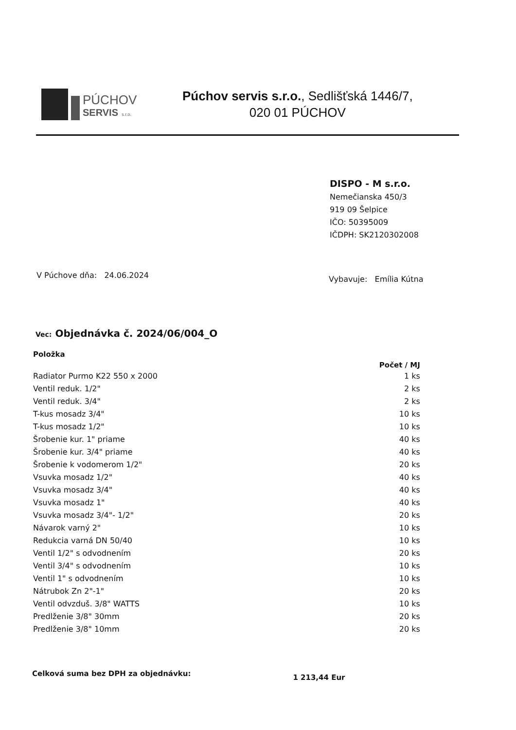PÚCHOV
SERVIS s.r.o.
Púchov servis s.r.o., Sedlišťská 1446/7,
020 01 PÚCHOV
DISPO - M s.r.o.
Nemečianska 450/3
919 09 Šelpice
IČO: 50395009
IČDPH: SK2120302008
V Púchove dňa: 24.06.2024
Vybavuje: Emília Kútna
Vec: Objednávka č. 2024/06/004_O
| Položka | Počet / MJ |
| --- | --- |
| Radiator Purmo K22 550 x 2000 | 1 ks |
| Ventil reduk. 1/2" | 2 ks |
| Ventil reduk. 3/4" | 2 ks |
| T-kus mosadz 3/4" | 10 ks |
| T-kus mosadz 1/2" | 10 ks |
| Šrobenie kur. 1" priame | 40 ks |
| Šrobenie kur. 3/4" priame | 40 ks |
| Šrobenie k vodomerom 1/2" | 20 ks |
| Vsuvka mosadz 1/2" | 40 ks |
| Vsuvka mosadz 3/4" | 40 ks |
| Vsuvka mosadz 1" | 40 ks |
| Vsuvka mosadz 3/4"- 1/2" | 20 ks |
| Návarok varný 2" | 10 ks |
| Redukcia varná DN 50/40 | 10 ks |
| Ventil 1/2" s odvodnením | 20 ks |
| Ventil 3/4" s odvodnením | 10 ks |
| Ventil 1" s odvodnením | 10 ks |
| Nátrubok Zn 2"-1" | 20 ks |
| Ventil odvzduš. 3/8" WATTS | 10 ks |
| Predlženie 3/8" 30mm | 20 ks |
| Predlženie 3/8" 10mm | 20 ks |
Celková suma bez DPH za objednávku:
1 213,44 Eur